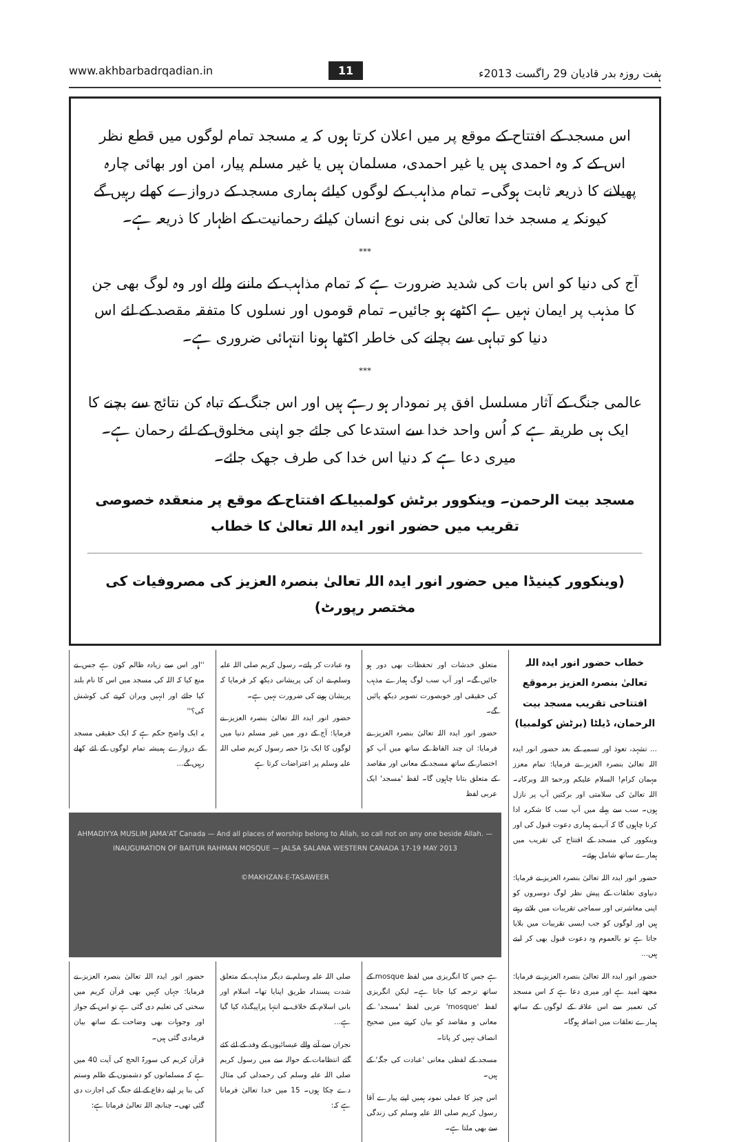www.akhbarbadrqadian.in 11 ہفت روزہ بدر قادیان 29 راگست 2013ء
اس مسجد کے افتتاح کے موقع پر میں اعلان کرتا ہوں کہ یہ مسجد تمام لوگوں میں قطع نظر اس کے کہ وہ احمدی ہیں یا غیر احمدی، مسلمان ہیں یا غیر مسلم پیار، امن اور بھائی چارہ پھیلانے کا ذریعہ ثابت ہوگی۔ تمام مذاہب کے لوگوں کیلئے ہماری مسجد کے دروازے کھلے رہیں گے کیونکہ یہ مسجد خدا تعالیٰ کی بنی نوع انسان کیلئے رحمانیت کے اظہار کا ذریعہ ہے۔
***
آج کی دنیا کو اس بات کی شدید ضرورت ہے کہ تمام مذاہب کے ماننے والے اور وہ لوگ بھی جن کا مذہب پر ایمان نہیں ہے اکٹھے ہو جائیں۔ تمام قوموں اور نسلوں کا متفقہ مقصد کے لئے اس دنیا کو تباہی سے بچانے کی خاطر اکٹھا ہونا انتہائی ضروری ہے۔
***
عالمی جنگ کے آثار مسلسل افق پر نمودار ہو رہے ہیں اور اس جنگ کے تباہ کن نتائج سے بچنے کا ایک ہی طریقہ ہے کہ اُس واحد خدا سے استدعا کی جائے جو اپنی مخلوق کے لئے رحمان ہے۔ میری دعا ہے کہ دنیا اس خدا کی طرف جھک جائے۔
مسجد بیت الرحمن۔ وینکوور برٹش کولمبیا کے افتتاح کے موقع پر منعقدہ خصوصی تقریب میں حضور انور ایدہ اللہ تعالیٰ کا خطاب
(وینکوور کینیڈا میں حضور انور ایدہ اللہ تعالیٰ بنصرہ العزیز کی مصروفیات کی مختصر رپورٹ)
خطاب حضور انور ایدہ اللہ تعالیٰ بنصرہ العزیز برموقع افتتاحی تقریب مسجد بیت الرحمان، ڈیلٹا (برٹش کولمبیا)
... تشہد، تعوذ اور تسمیہ کے بعد حضور انور ایدہ اللہ تعالیٰ بنصرہ العزیز نے فرمایا: تمام معزز مہمان کرام! السلام علیکم ورحمۃ اللہ وبرکاتہ۔ اللہ تعالیٰ کی سلامتی اور برکتیں آپ پر نازل ہوں۔ سب سے پہلے میں آپ سب کا شکریہ ادا کرنا چاہوں گا کہ آپ نے ہماری دعوت قبول کی اور وینکوور کی مسجد کے افتتاح کی تقریب میں ہمارے ساتھ شامل ہوئے۔
حضور انور ایدہ اللہ تعالیٰ بنصرہ العزیز نے فرمایا: دنیاوی تعلقات کے پیش نظر لوگ دوسروں کو اپنی معاشرتی اور سماجی تقریبات میں بلاتے رہتے ہیں اور لوگوں کو جب ایسی تقریبات میں بلایا جاتا ہے تو بالعموم وہ دعوت قبول بھی کر لیتے ہیں...
حضور انور ایدہ اللہ تعالیٰ بنصرہ العزیز نے فرمایا: مجھے امید ہے اور میری دعا ہے کہ اس مسجد کی تعمیر سے اس علاقہ کے لوگوں کے ساتھ ہمارے تعلقات میں اضافہ ہوگا۔
متعلق خدشات اور تحفظات بھی دور ہو جائیں گے۔ اور آپ سب لوگ ہمارے مذہب کی حقیقی اور خوبصورت تصویر دیکھ پائیں گے۔
حضور انور ایدہ اللہ تعالیٰ بنصرہ العزیز نے فرمایا: ان چند الفاظ کے ساتھ میں آپ کو اختصار کے ساتھ مسجد کے معانی اور مقاصد کے متعلق بتانا چاہوں گا۔ لفظ 'مسجد' ایک عربی لفظ
وہ عبادت کر پاتے۔ رسول کریم صلی اللہ علیہ وسلم نے ان کی پریشانی دیکھ کر فرمایا کہ پریشان ہونے کی ضرورت نہیں ہے۔
حضور انور ایدہ اللہ تعالیٰ بنصرہ العزیز نے فرمایا: آج کے دور میں غیر مسلم دنیا میں لوگوں کا ایک بڑا حصہ رسول کریم صلی اللہ علیہ وسلم پر اعتراضات کرتا ہے
''اور اس سے زیادہ ظالم کون ہے جس نے منع کیا کہ اللہ کی مسجد میں اس کا نام بلند کیا جائے اور انہیں ویران کرنے کی کوشش کی؟''
یہ ایک واضح حکم ہے کہ ایک حقیقی مسجد کے دروازے ہمیشہ تمام لوگوں کے لئے کھلے رہیں گے...
AHMADIYYA MUSLIM JAMA'AT Canada — And all places of worship belong to Allah, so call not on any one beside Allah. — INAUGURATION OF BAITUR RAHMAN MOSQUE — JALSA SALANA WESTERN CANADA 17-19 MAY 2013
©MAKHZAN-E-TASAWEER
ہے جس کا انگریزی میں لفظ mosque کے ساتھ ترجمہ کیا جاتا ہے۔ لیکن انگریزی لفظ 'mosque' عربی لفظ 'مسجد' کے معانی و مقاصد کو بیان کرنے میں صحیح انصاف نہیں کر پاتا۔
مسجد کے لفظی معانی 'عبادت کی جگہ' کے ہیں۔
اس چیز کا عملی نمونہ ہمیں اپنے پیارے آقا رسول کریم صلی اللہ علیہ وسلم کی زندگی سے بھی ملتا ہے۔
صلی اللہ علیہ وسلم نے دیگر مذاہب کے متعلق شدت پسندانہ طریق اپنایا تھا۔ اسلام اور بانی اسلام کے خلاف بے انتہا پراپیگنڈہ کیا گیا ہے...
نجران سے آنے والے عیسائیوں کے وفد کے لئے کئے گئے انتظامات کے حوالہ سے میں رسول کریم صلی اللہ علیہ وسلم کی رحمدلی کی مثال دے چکا ہوں۔ 15 میں خدا تعالیٰ فرماتا ہے کہ:
حضور انور ایدہ اللہ تعالیٰ بنصرہ العزیز نے فرمایا: جہاں کہیں بھی قرآن کریم میں سختی کی تعلیم دی گئی ہے تو اس کے جواز اور وجوہات بھی وضاحت کے ساتھ بیان فرمادی گئی ہیں۔
قرآن کریم کی سورۃ الحج کی آیت 40 میں ہے کہ مسلمانوں کو دشمنوں کے ظلم وستم کی بنا پر اپنے دفاع کے لئے جنگ کی اجازت دی گئی تھی۔ چنانچہ اللہ تعالیٰ فرماتا ہے: